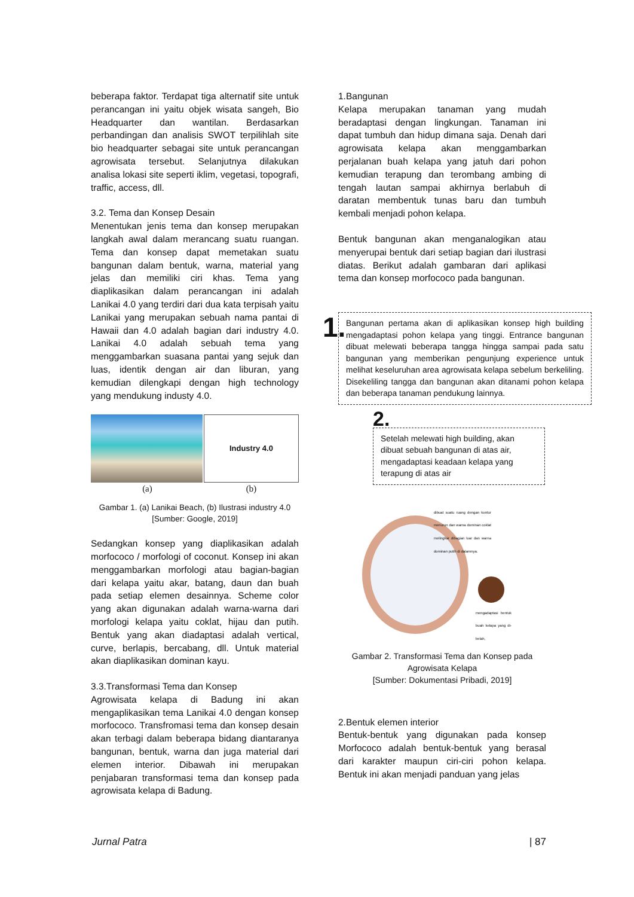beberapa faktor. Terdapat tiga alternatif site untuk perancangan ini yaitu objek wisata sangeh, Bio Headquarter dan wantilan. Berdasarkan perbandingan dan analisis SWOT terpilihlah site bio headquarter sebagai site untuk perancangan agrowisata tersebut. Selanjutnya dilakukan analisa lokasi site seperti iklim, vegetasi, topografi, traffic, access, dll.
3.2. Tema dan Konsep Desain
Menentukan jenis tema dan konsep merupakan langkah awal dalam merancang suatu ruangan. Tema dan konsep dapat memetakan suatu bangunan dalam bentuk, warna, material yang jelas dan memiliki ciri khas. Tema yang diaplikasikan dalam perancangan ini adalah Lanikai 4.0 yang terdiri dari dua kata terpisah yaitu Lanikai yang merupakan sebuah nama pantai di Hawaii dan 4.0 adalah bagian dari industry 4.0. Lanikai 4.0 adalah sebuah tema yang menggambarkan suasana pantai yang sejuk dan luas, identik dengan air dan liburan, yang kemudian dilengkapi dengan high technology yang mendukung industy 4.0.
Industry 4.0
(a) (b)
Gambar 1. (a) Lanikai Beach, (b) Ilustrasi industry 4.0
[Sumber: Google, 2019]
Sedangkan konsep yang diaplikasikan adalah morfococo / morfologi of coconut. Konsep ini akan menggambarkan morfologi atau bagian-bagian dari kelapa yaitu akar, batang, daun dan buah pada setiap elemen desainnya. Scheme color yang akan digunakan adalah warna-warna dari morfologi kelapa yaitu coklat, hijau dan putih. Bentuk yang akan diadaptasi adalah vertical, curve, berlapis, bercabang, dll. Untuk material akan diaplikasikan dominan kayu.
3.3.Transformasi Tema dan Konsep
Agrowisata kelapa di Badung ini akan mengaplikasikan tema Lanikai 4.0 dengan konsep morfococo. Transfromasi tema dan konsep desain akan terbagi dalam beberapa bidang diantaranya bangunan, bentuk, warna dan juga material dari elemen interior. Dibawah ini merupakan penjabaran transformasi tema dan konsep pada agrowisata kelapa di Badung.
1.Bangunan
Kelapa merupakan tanaman yang mudah beradaptasi dengan lingkungan. Tanaman ini dapat tumbuh dan hidup dimana saja. Denah dari agrowisata kelapa akan menggambarkan perjalanan buah kelapa yang jatuh dari pohon kemudian terapung dan terombang ambing di tengah lautan sampai akhirnya berlabuh di daratan membentuk tunas baru dan tumbuh kembali menjadi pohon kelapa.
Bentuk bangunan akan menganalogikan atau menyerupai bentuk dari setiap bagian dari ilustrasi diatas. Berikut adalah gambaran dari aplikasi tema dan konsep morfococo pada bangunan.
1.
Bangunan pertama akan di aplikasikan konsep high building mengadaptasi pohon kelapa yang tinggi. Entrance bangunan dibuat melewati beberapa tangga hingga sampai pada satu bangunan yang memberikan pengunjung experience untuk melihat keseluruhan area agrowisata kelapa sebelum berkeliling. Disekeliling tangga dan bangunan akan ditanami pohon kelapa dan beberapa tanaman pendukung lainnya.
2.
Setelah melewati high building, akan dibuat sebuah bangunan di atas air, mengadaptasi keadaan kelapa yang terapung di atas air
dibuat suatu ruang dengan kontur menurun dan warna dominan coklat melingkar dibagian luar dan warna dominan putih di dalamnya.
mengadaptasi bentuk buah kelapa yang di-belah,
Gambar 2. Transformasi Tema dan Konsep pada Agrowisata Kelapa
[Sumber: Dokumentasi Pribadi, 2019]
2.Bentuk elemen interior
Bentuk-bentuk yang digunakan pada konsep Morfococo adalah bentuk-bentuk yang berasal dari karakter maupun ciri-ciri pohon kelapa. Bentuk ini akan menjadi panduan yang jelas
Jurnal Patra | 87